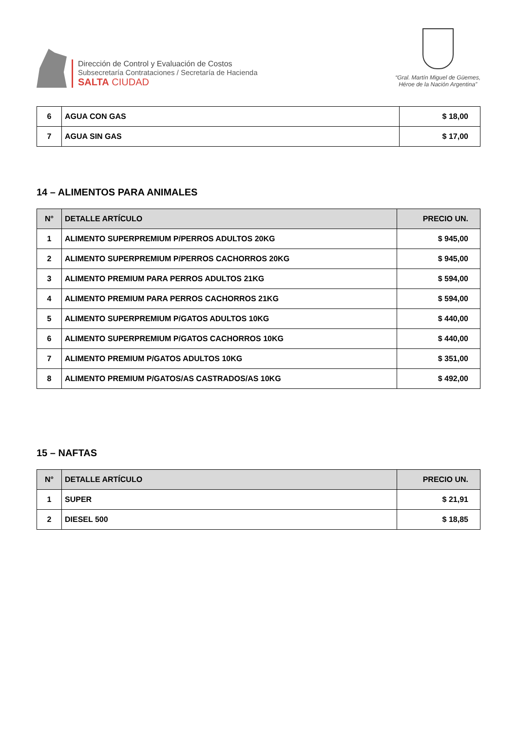Dirección de Control y Evaluación de Costos
Subsecretaría Contrataciones / Secretaría de Hacienda
SALTA CIUDAD
“Gral. Martín Miguel de Güemes,
Héroe de la Nación Argentina”
| 6 | AGUA CON GAS | $ 18,00 |
| 7 | AGUA SIN GAS | $ 17,00 |
14 – ALIMENTOS PARA ANIMALES
| N° | DETALLE ARTÍCULO | PRECIO UN. |
| --- | --- | --- |
| 1 | ALIMENTO SUPERPREMIUM P/PERROS ADULTOS 20KG | $ 945,00 |
| 2 | ALIMENTO SUPERPREMIUM P/PERROS CACHORROS 20KG | $ 945,00 |
| 3 | ALIMENTO PREMIUM PARA PERROS ADULTOS 21KG | $ 594,00 |
| 4 | ALIMENTO PREMIUM PARA PERROS CACHORROS 21KG | $ 594,00 |
| 5 | ALIMENTO SUPERPREMIUM P/GATOS ADULTOS 10KG | $ 440,00 |
| 6 | ALIMENTO SUPERPREMIUM P/GATOS CACHORROS 10KG | $ 440,00 |
| 7 | ALIMENTO PREMIUM P/GATOS ADULTOS 10KG | $ 351,00 |
| 8 | ALIMENTO PREMIUM P/GATOS/AS CASTRADOS/AS 10KG | $ 492,00 |
15 – NAFTAS
| N° | DETALLE ARTÍCULO | PRECIO UN. |
| --- | --- | --- |
| 1 | SUPER | $ 21,91 |
| 2 | DIESEL 500 | $ 18,85 |